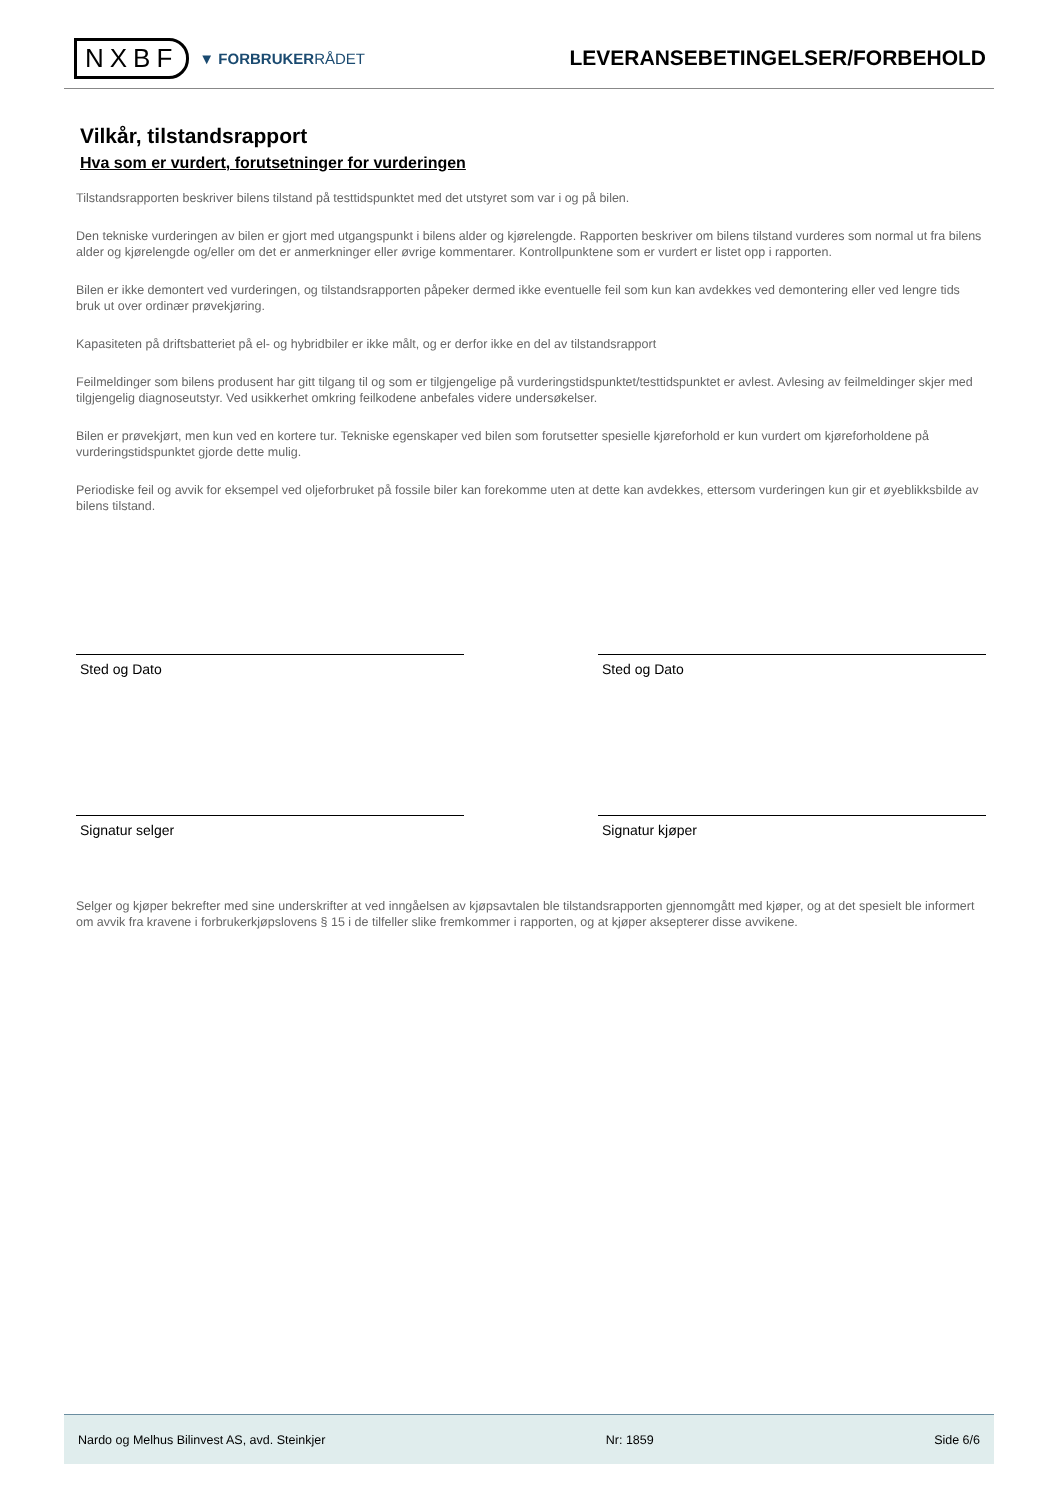NXBF
▼ FORBRUKERRÅDET
LEVERANSEBETINGELSER/FORBEHOLD
Vilkår, tilstandsrapport
Hva som er vurdert, forutsetninger for vurderingen
Tilstandsrapporten beskriver bilens tilstand på testtidspunktet med det utstyret som var i og på bilen.
Den tekniske vurderingen av bilen er gjort med utgangspunkt i bilens alder og kjørelengde. Rapporten beskriver om bilens tilstand vurderes som normal ut fra bilens alder og kjørelengde og/eller om det er anmerkninger eller øvrige kommentarer. Kontrollpunktene som er vurdert er listet opp i rapporten.
Bilen er ikke demontert ved vurderingen, og tilstandsrapporten påpeker dermed ikke eventuelle feil som kun kan avdekkes ved demontering eller ved lengre tids bruk ut over ordinær prøvekjøring.
Kapasiteten på driftsbatteriet på el- og hybridbiler er ikke målt, og er derfor ikke en del av tilstandsrapport
Feilmeldinger som bilens produsent har gitt tilgang til og som er tilgjengelige på vurderingstidspunktet/testtidspunktet er avlest. Avlesing av feilmeldinger skjer med tilgjengelig diagnoseutstyr. Ved usikkerhet omkring feilkodene anbefales videre undersøkelser.
Bilen er prøvekjørt, men kun ved en kortere tur. Tekniske egenskaper ved bilen som forutsetter spesielle kjøreforhold er kun vurdert om kjøreforholdene på vurderingstidspunktet gjorde dette mulig.
Periodiske feil og avvik for eksempel ved oljeforbruket på fossile biler kan forekomme uten at dette kan avdekkes, ettersom vurderingen kun gir et øyeblikksbilde av bilens tilstand.
Sted og Dato Sted og Dato
Signatur selger Signatur kjøper
Selger og kjøper bekrefter med sine underskrifter at ved inngåelsen av kjøpsavtalen ble tilstandsrapporten gjennomgått med kjøper, og at det spesielt ble informert om avvik fra kravene i forbrukerkjøpslovens § 15 i de tilfeller slike fremkommer i rapporten, og at kjøper aksepterer disse avvikene.
Nardo og Melhus Bilinvest AS, avd. Steinkjer Nr: 1859 Side 6/6